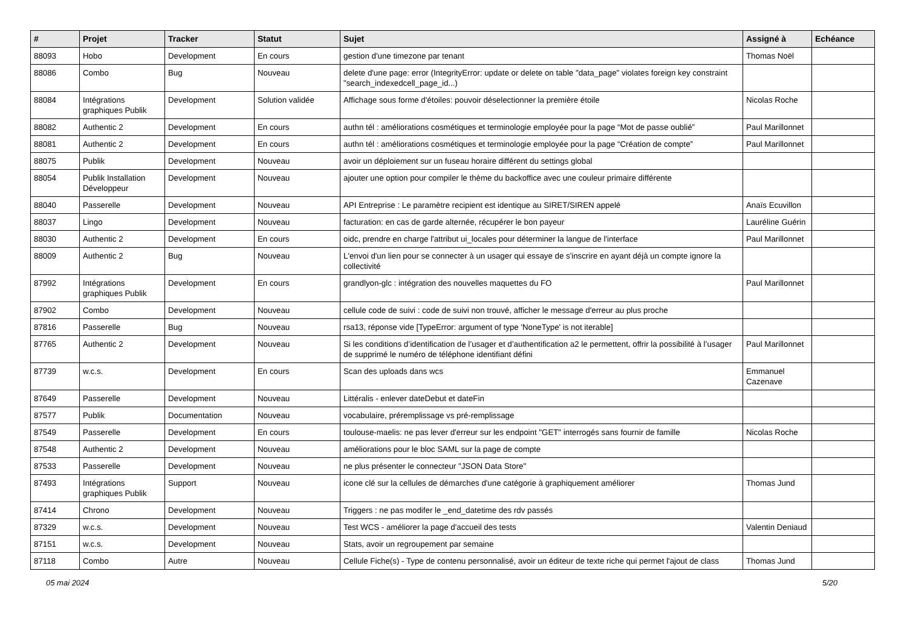| # | Projet | Tracker | Statut | Sujet | Assigné à | Echéance |
| --- | --- | --- | --- | --- | --- | --- |
| 88093 | Hobo | Development | En cours | gestion d'une timezone par tenant | Thomas Noël | |
| 88086 | Combo | Bug | Nouveau | delete d'une page: error (IntegrityError: update or delete on table "data_page" violates foreign key constraint "search_indexedcell_page_id...) | | |
| 88084 | Intégrations graphiques Publik | Development | Solution validée | Affichage sous forme d'étoiles: pouvoir déselectionner la première étoile | Nicolas Roche | |
| 88082 | Authentic 2 | Development | En cours | authn tél : améliorations cosmétiques et terminologie employée pour la page “Mot de passe oublié” | Paul Marillonnet | |
| 88081 | Authentic 2 | Development | En cours | authn tél : améliorations cosmétiques et terminologie employée pour la page “Création de compte” | Paul Marillonnet | |
| 88075 | Publik | Development | Nouveau | avoir un déploiement sur un fuseau horaire différent du settings global | | |
| 88054 | Publik Installation Développeur | Development | Nouveau | ajouter une option pour compiler le thème du backoffice avec une couleur primaire différente | | |
| 88040 | Passerelle | Development | Nouveau | API Entreprise : Le paramètre recipient est identique au SIRET/SIREN appelé | Anaïs Ecuvillon | |
| 88037 | Lingo | Development | Nouveau | facturation: en cas de garde alternée, récupérer le bon payeur | Lauréline Guérin | |
| 88030 | Authentic 2 | Development | En cours | oidc, prendre en charge l'attribut ui_locales pour déterminer la langue de l'interface | Paul Marillonnet | |
| 88009 | Authentic 2 | Bug | Nouveau | L'envoi d'un lien pour se connecter à un usager qui essaye de s'inscrire en ayant déjà un compte ignore la collectivité | | |
| 87992 | Intégrations graphiques Publik | Development | En cours | grandlyon-glc : intégration des nouvelles maquettes du FO | Paul Marillonnet | |
| 87902 | Combo | Development | Nouveau | cellule code de suivi : code de suivi non trouvé, afficher le message d'erreur au plus proche | | |
| 87816 | Passerelle | Bug | Nouveau | rsa13, réponse vide [TypeError: argument of type 'NoneType' is not iterable] | | |
| 87765 | Authentic 2 | Development | Nouveau | Si les conditions d’identification de l’usager et d’authentification a2 le permettent, offrir la possibilité à l’usager de supprimé le numéro de téléphone identifiant défini | Paul Marillonnet | |
| 87739 | w.c.s. | Development | En cours | Scan des uploads dans wcs | Emmanuel Cazenave | |
| 87649 | Passerelle | Development | Nouveau | Littéralis - enlever dateDebut et dateFin | | |
| 87577 | Publik | Documentation | Nouveau | vocabulaire, préremplissage vs pré-remplissage | | |
| 87549 | Passerelle | Development | En cours | toulouse-maelis: ne pas lever d'erreur sur les endpoint "GET" interrogés sans fournir de famille | Nicolas Roche | |
| 87548 | Authentic 2 | Development | Nouveau | améliorations pour le bloc SAML sur la page de compte | | |
| 87533 | Passerelle | Development | Nouveau | ne plus présenter le connecteur "JSON Data Store" | | |
| 87493 | Intégrations graphiques Publik | Support | Nouveau | icone clé sur la cellules de démarches d'une catégorie à graphiquement améliorer | Thomas Jund | |
| 87414 | Chrono | Development | Nouveau | Triggers : ne pas modifer le _end_datetime des rdv passés | | |
| 87329 | w.c.s. | Development | Nouveau | Test WCS - améliorer la page d'accueil des tests | Valentin Deniaud | |
| 87151 | w.c.s. | Development | Nouveau | Stats, avoir un regroupement par semaine | | |
| 87118 | Combo | Autre | Nouveau | Cellule Fiche(s) - Type de contenu personnalisé, avoir un éditeur de texte riche qui permet l'ajout de class | Thomas Jund | |
05 mai 2024 5/20